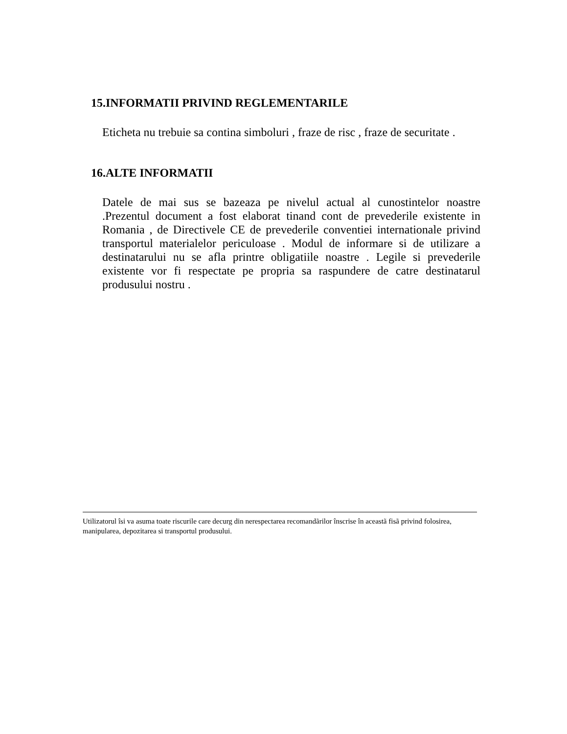15.INFORMATII PRIVIND REGLEMENTARILE
Eticheta nu trebuie sa contina simboluri , fraze de risc , fraze de securitate .
16.ALTE INFORMATII
Datele de mai sus se bazeaza pe nivelul actual al cunostintelor noastre .Prezentul document a fost elaborat tinand cont de prevederile existente in Romania , de Directivele CE de prevederile conventiei internationale privind transportul materialelor periculoase . Modul de informare si de utilizare a destinatarului nu se afla printre obligatiile noastre . Legile si prevederile existente vor fi respectate pe propria sa raspundere de catre destinatarul produsului nostru .
Utilizatorul îsi va asuma toate riscurile care decurg din nerespectarea recomandãrilor înscrise în aceastã fisã privind folosirea, manipularea, depozitarea si transportul produsului.